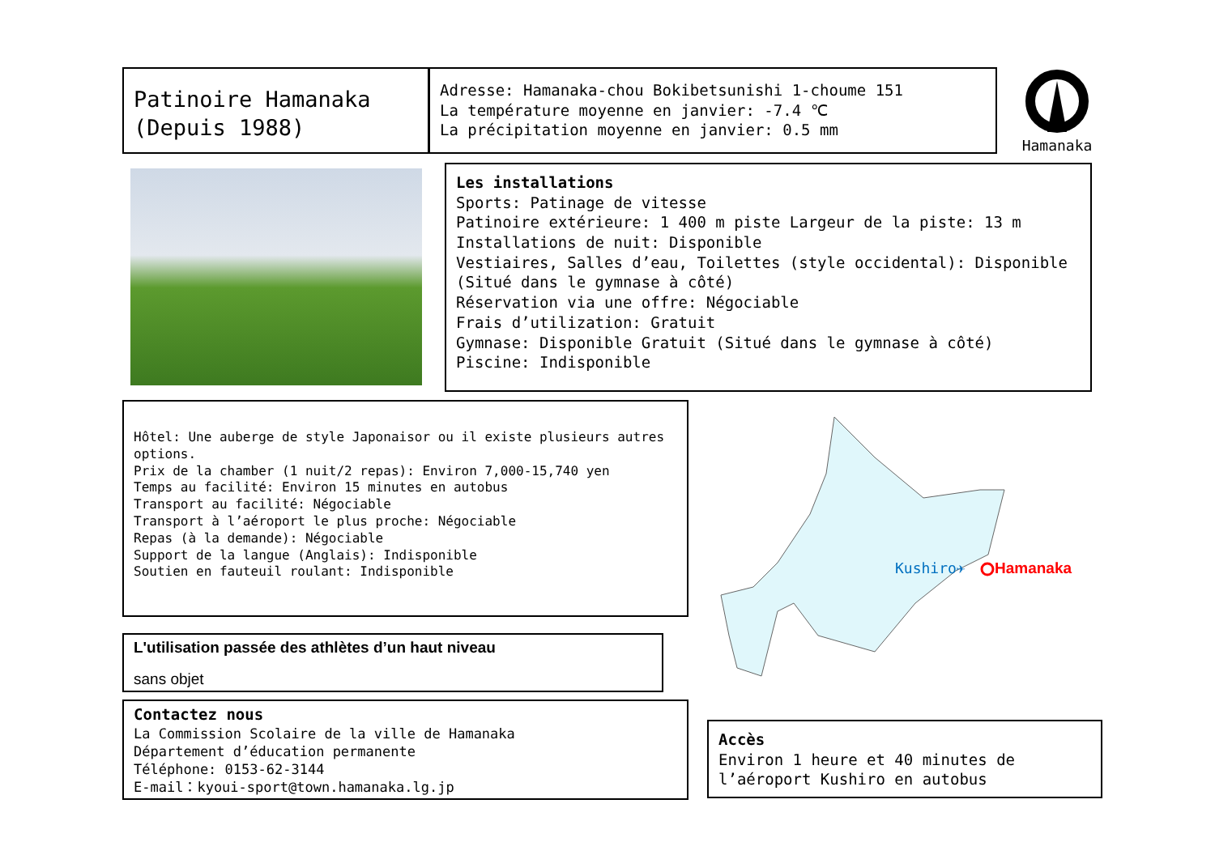Patinoire Hamanaka
(Depuis 1988)
Adresse: Hamanaka-chou Bokibetsunishi 1-choume 151
La température moyenne en janvier: -7.4 ℃
La précipitation moyenne en janvier: 0.5 mm
Hamanaka
Les installations
Sports: Patinage de vitesse
Patinoire extérieure: 1 400 m piste Largeur de la piste: 13 m
Installations de nuit: Disponible
Vestiaires, Salles d’eau, Toilettes (style occidental): Disponible (Situé dans le gymnase à côté)
Réservation via une offre: Négociable
Frais d’utilization: Gratuit
Gymnase: Disponible Gratuit (Situé dans le gymnase à côté)
Piscine: Indisponible
Hôtel: Une auberge de style Japonaisor ou il existe plusieurs autres options.
Prix de la chamber (1 nuit/2 repas): Environ 7,000-15,740 yen
Temps au facilité: Environ 15 minutes en autobus
Transport au facilité: Négociable
Transport à l’aéroport le plus proche: Négociable
Repas (à la demande): Négociable
Support de la langue (Anglais): Indisponible
Soutien en fauteuil roulant: Indisponible
Kushiro✈ Hamanaka
L'utilisation passée des athlètes d’un haut niveau
sans objet
Contactez nous
La Commission Scolaire de la ville de Hamanaka
Département d’éducation permanente
Téléphone: 0153-62-3144
E-mail：kyoui-sport@town.hamanaka.lg.jp
Accès
Environ 1 heure et 40 minutes de l’aéroport Kushiro en autobus